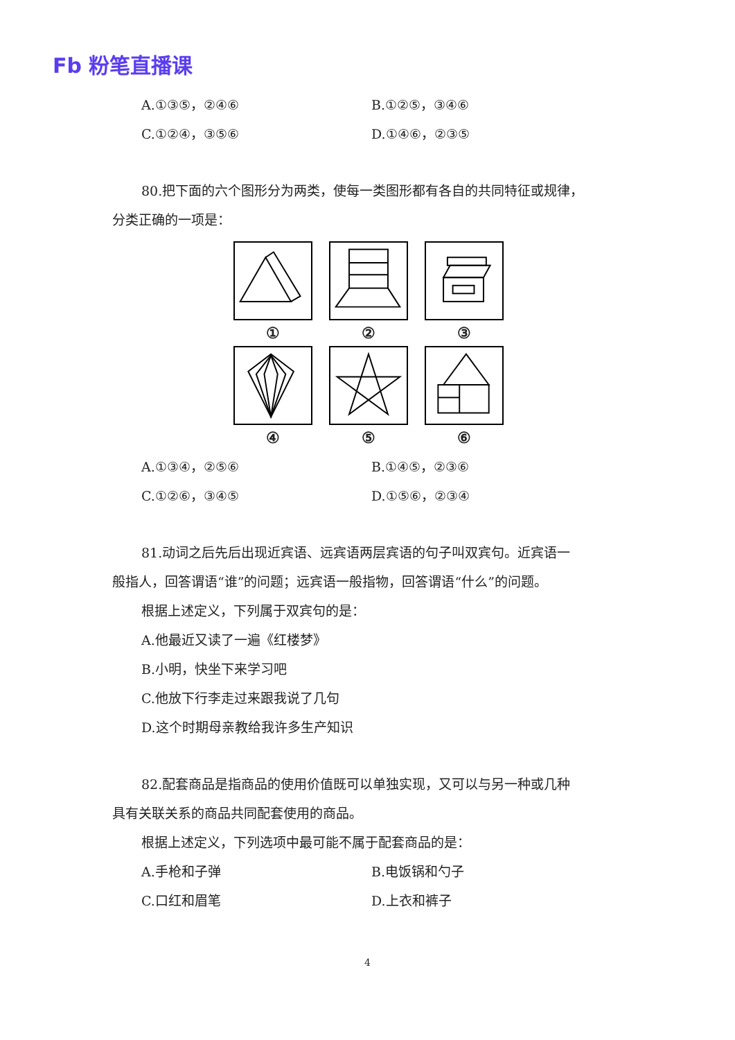Fb 粉笔直播课
A.①③⑤，②④⑥ B.①②⑤，③④⑥
C.①②④，③⑤⑥ D.①④⑥，②③⑤
80.把下面的六个图形分为两类，使每一类图形都有各自的共同特征或规律，
分类正确的一项是：
①
②
③
④
⑤
⑥
A.①③④，②⑤⑥ B.①④⑤，②③⑥
C.①②⑥，③④⑤ D.①⑤⑥，②③④
81.动词之后先后出现近宾语、远宾语两层宾语的句子叫双宾句。近宾语一
般指人，回答谓语“谁”的问题；远宾语一般指物，回答谓语“什么”的问题。
根据上述定义，下列属于双宾句的是：
A.他最近又读了一遍《红楼梦》
B.小明，快坐下来学习吧
C.他放下行李走过来跟我说了几句
D.这个时期母亲教给我许多生产知识
82.配套商品是指商品的使用价值既可以单独实现，又可以与另一种或几种
具有关联关系的商品共同配套使用的商品。
根据上述定义，下列选项中最可能不属于配套商品的是：
A.手枪和子弹 B.电饭锅和勺子
C.口红和眉笔 D.上衣和裤子
4